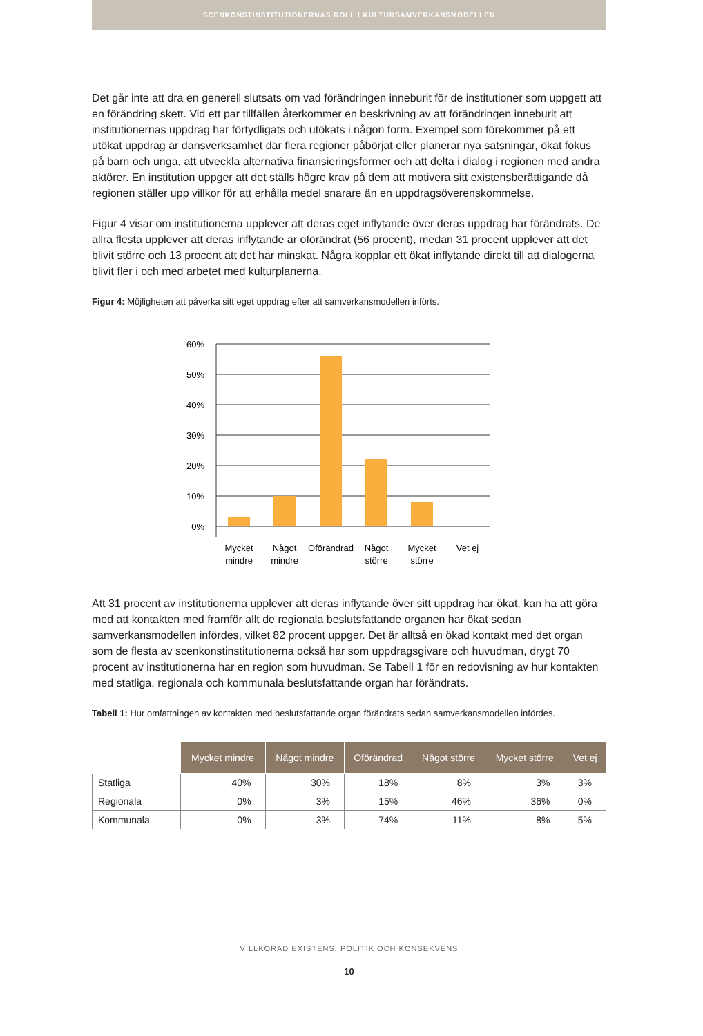SCENKONSTINSTITUTIONERNAS ROLL I KULTURSAMVERKANSMODELLEN
Det går inte att dra en generell slutsats om vad förändringen inneburit för de institutioner som uppgett att en förändring skett. Vid ett par tillfällen återkommer en beskrivning av att förändringen inneburit att institutionernas uppdrag har förtydligats och utökats i någon form. Exempel som förekommer på ett utökat uppdrag är dansverksamhet där flera regioner påbörjat eller planerar nya satsningar, ökat fokus på barn och unga, att utveckla alternativa finansieringsformer och att delta i dialog i regionen med andra aktörer. En institution uppger att det ställs högre krav på dem att motivera sitt existensberättigande då regionen ställer upp villkor för att erhålla medel snarare än en uppdragsöverenskommelse.
Figur 4 visar om institutionerna upplever att deras eget inflytande över deras uppdrag har förändrats. De allra flesta upplever att deras inflytande är oförändrat (56 procent), medan 31 procent upplever att det blivit större och 13 procent att det har minskat. Några kopplar ett ökat inflytande direkt till att dialogerna blivit fler i och med arbetet med kulturplanerna.
Figur 4: Möjligheten att påverka sitt eget uppdrag efter att samverkansmodellen införts.
60%
50%
40%
30%
20%
10%
0%
Mycket
mindre
Något
mindre
Oförändrad
Något
större
Mycket
större
Vet ej
Att 31 procent av institutionerna upplever att deras inflytande över sitt uppdrag har ökat, kan ha att göra med att kontakten med framför allt de regionala beslutsfattande organen har ökat sedan samverkansmodellen infördes, vilket 82 procent uppger. Det är alltså en ökad kontakt med det organ som de flesta av scenkonstinstitutionerna också har som uppdragsgivare och huvudman, drygt 70 procent av institutionerna har en region som huvudman. Se Tabell 1 för en redovisning av hur kontakten med statliga, regionala och kommunala beslutsfattande organ har förändrats.
Tabell 1: Hur omfattningen av kontakten med beslutsfattande organ förändrats sedan samverkansmodellen infördes.
| | Mycket mindre | Något mindre | Oförändrad | Något större | Mycket större | Vet ej |
| --- | --- | --- | --- | --- | --- | --- |
| Statliga | 40% | 30% | 18% | 8% | 3% | 3% |
| Regionala | 0% | 3% | 15% | 46% | 36% | 0% |
| Kommunala | 0% | 3% | 74% | 11% | 8% | 5% |
VILLKORAD EXISTENS, POLITIK OCH KONSEKVENS
10